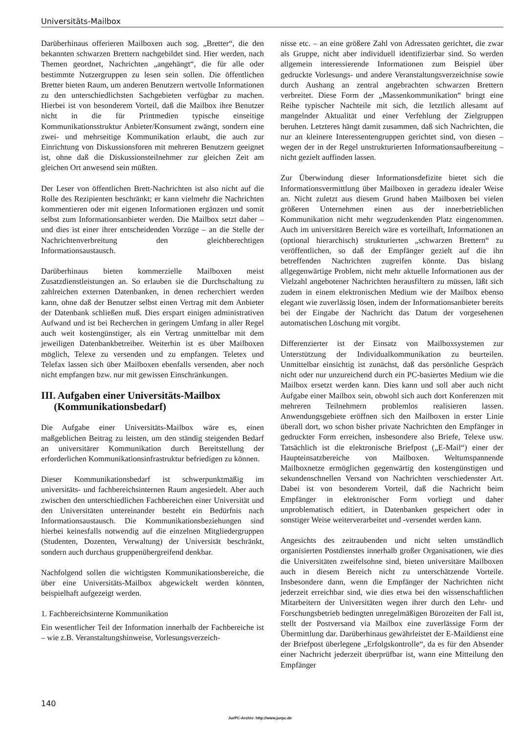Universitäts-Mailbox
Darüberhinaus offerieren Mailboxen auch sog. „Bretter“, die den bekannten schwarzen Brettern nachgebildet sind. Hier werden, nach Themen geordnet, Nachrichten „angehängt“, die für alle oder bestimmte Nutzergruppen zu lesen sein sollen. Die öffentlichen Bretter bieten Raum, um anderen Benutzern wertvolle Informationen zu den unterschiedlichsten Sachgebieten verfügbar zu machen. Hierbei ist von besonderem Vorteil, daß die Mailbox ihre Benutzer nicht in die für Printmedien typische einseitige Kommunikationsstruktur Anbieter/Konsument zwängt, sondern eine zwei- und mehrseitige Kommunikation erlaubt, die auch zur Einrichtung von Diskussionsforen mit mehreren Benutzern geeignet ist, ohne daß die Diskussionsteilnehmer zur gleichen Zeit am gleichen Ort anwesend sein müßten.
Der Leser von öffentlichen Brett-Nachrichten ist also nicht auf die Rolle des Rezipienten beschränkt; er kann vielmehr die Nachrichten kommentieren oder mit eigenen Informationen ergänzen und somit selbst zum Informationsanbieter werden. Die Mailbox setzt daher – und dies ist einer ihrer entscheidenden Vorzüge – an die Stelle der Nachrichtenverbreitung den gleichberechtigen Informationsaustausch.
Darüberhinaus bieten kommerzielle Mailboxen meist Zusatzdienstleistungen an. So erlauben sie die Durchschaltung zu zahlreichen externen Datenbanken, in denen recherchiert werden kann, ohne daß der Benutzer selbst einen Vertrag mit dem Anbieter der Datenbank schließen muß. Dies erspart einigen administrativen Aufwand und ist bei Recherchen in geringem Umfang in aller Regel auch weit kostengünstiger, als ein Vertrag unmittelbar mit dem jeweiligen Datenbankbetreiber. Weiterhin ist es über Mailboxen möglich, Telexe zu versenden und zu empfangen. Teletex und Telefax lassen sich über Mailboxen ebenfalls versenden, aber noch nicht empfangen bzw. nur mit gewissen Einschränkungen.
III. Aufgaben einer Universitäts-Mailbox
(Kommunikationsbedarf)
Die Aufgabe einer Universitäts-Mailbox wäre es, einen maßgeblichen Beitrag zu leisten, um den ständig steigenden Bedarf an universitärer Kommunikation durch Bereitstellung der erforderlichen Kommunikationsinfrastruktur befriedigen zu können.
Dieser Kommunikationsbedarf ist schwerpunktmäßig im universitäts- und fachbereichsinternen Raum angesiedelt. Aber auch zwischen den unterschiedlichen Fachbereichen einer Universität und den Universitäten untereinander besteht ein Bedürfnis nach Informationsaustausch. Die Kommunikationsbeziehungen sind hierbei keinesfalls notwendig auf die einzelnen Mitgliedergruppen (Studenten, Dozenten, Verwaltung) der Universität beschränkt, sondern auch durchaus gruppenübergreifend denkbar.
Nachfolgend sollen die wichtigsten Kommunikationsbereiche, die über eine Universitäts-Mailbox abgewickelt werden könnten, beispielhaft aufgezeigt werden.
1. Fachbereichsinterne Kommunikation
Ein wesentlicher Teil der Information innerhalb der Fachbereiche ist – wie z.B. Veranstaltungshinweise, Vorlesungsverzeich-
nisse etc. – an eine größere Zahl von Adressaten gerichtet, die zwar als Gruppe, nicht aber individuell identifizierbar sind. So werden allgemein interessierende Informationen zum Beispiel über gedruckte Vorlesungs- und andere Veranstaltungsverzeichnise sowie durch Aushang an zentral angebrachten schwarzen Brettern verbreitet. Diese Form der „Massenkommunikation“ bringt eine Reihe typischer Nachteile mit sich, die letztlich allesamt auf mangelnder Aktualität und einer Verfehlung der Zielgruppen beruhen. Letzteres hängt damit zusammen, daß sich Nachrichten, die nur an kleinere Interessentengruppen gerichtet sind, von diesen – wegen der in der Regel unstrukturierten Informationsaufbereitung – nicht gezielt auffinden lassen.
Zur Überwindung dieser Informationsdefizite bietet sich die Informationsvermittlung über Mailboxen in geradezu idealer Weise an. Nicht zuletzt aus diesem Grund haben Mailboxen bei vielen größeren Unternehmen einen aus der innerbetrieblichen Kommunikation nicht mehr wegzudenkenden Platz eingenommen. Auch im universitären Bereich wäre es vorteilhaft, Informationen an (optional hierarchisch) strukturierten „schwarzen Brettern“ zu veröffentlichen, so daß der Empfänger gezielt auf die ihn betreffenden Nachrichten zugreifen könnte. Das bislang allgegenwärtige Problem, nicht mehr aktuelle Informationen aus der Vielzahl angebotener Nachrichten herausfiltern zu müssen, läßt sich zudem in einem elektronischen Medium wie der Mailbox ebenso elegant wie zuverlässig lösen, indem der Informationsanbieter bereits bei der Eingabe der Nachricht das Datum der vorgesehenen automatischen Löschung mit vorgibt.
Differenzierter ist der Einsatz von Mailboxsystemen zur Unterstützung der Individualkommunikation zu beurteilen. Unmittelbar einsichtig ist zunächst, daß das persönliche Gespräch nicht oder nur unzureichend durch ein PC-basiertes Medium wie die Mailbox ersetzt werden kann. Dies kann und soll aber auch nicht Aufgabe einer Mailbox sein, obwohl sich auch dort Konferenzen mit mehreren Teilnehmern problemlos realisieren lassen. Anwendungsgebiete eröffnen sich den Mailboxen in erster Linie überall dort, wo schon bisher private Nachrichten den Empfänger in gedruckter Form erreichen, insbesondere also Briefe, Telexe usw. Tatsächlich ist die elektronische Briefpost („E-Mail“) einer der Haupteinsatzbereiche von Mailboxen. Weltumspannende Mailboxnetze ermöglichen gegenwärtig den kostengünstigen und sekundenschnellen Versand von Nachrichten verschiedenster Art. Dabei ist von besonderem Vorteil, daß die Nachricht beim Empfänger in elektronischer Form vorliegt und daher unproblematisch editiert, in Datenbanken gespeichert oder in sonstiger Weise weiterverarbeitet und -versendet werden kann.
Angesichts des zeitraubenden und nicht selten umständlich organisierten Postdienstes innerhalb großer Organisationen, wie dies die Universitäten zweifelsohne sind, bieten universitäre Mailboxen auch in diesem Bereich nicht zu unterschätzende Vorteile. Insbesondere dann, wenn die Empfänger der Nachrichten nicht jederzeit erreichbar sind, wie dies etwa bei den wissenschaftlichen Mitarbeitern der Universitäten wegen ihrer durch den Lehr- und Forschungsbetrieb bedingten unregelmäßigen Bürozeiten der Fall ist, stellt der Postversand via Mailbox eine zuverlässige Form der Übermittlung dar. Darüberhinaus gewährleistet der E-Maildienst eine der Briefpost überlegene „Erfolgskontrolle“, da es für den Absender einer Nachricht jederzeit überprüfbar ist, wann eine Mitteilung den Empfänger
140
JurPC-Archiv: http://www.jurpc.de